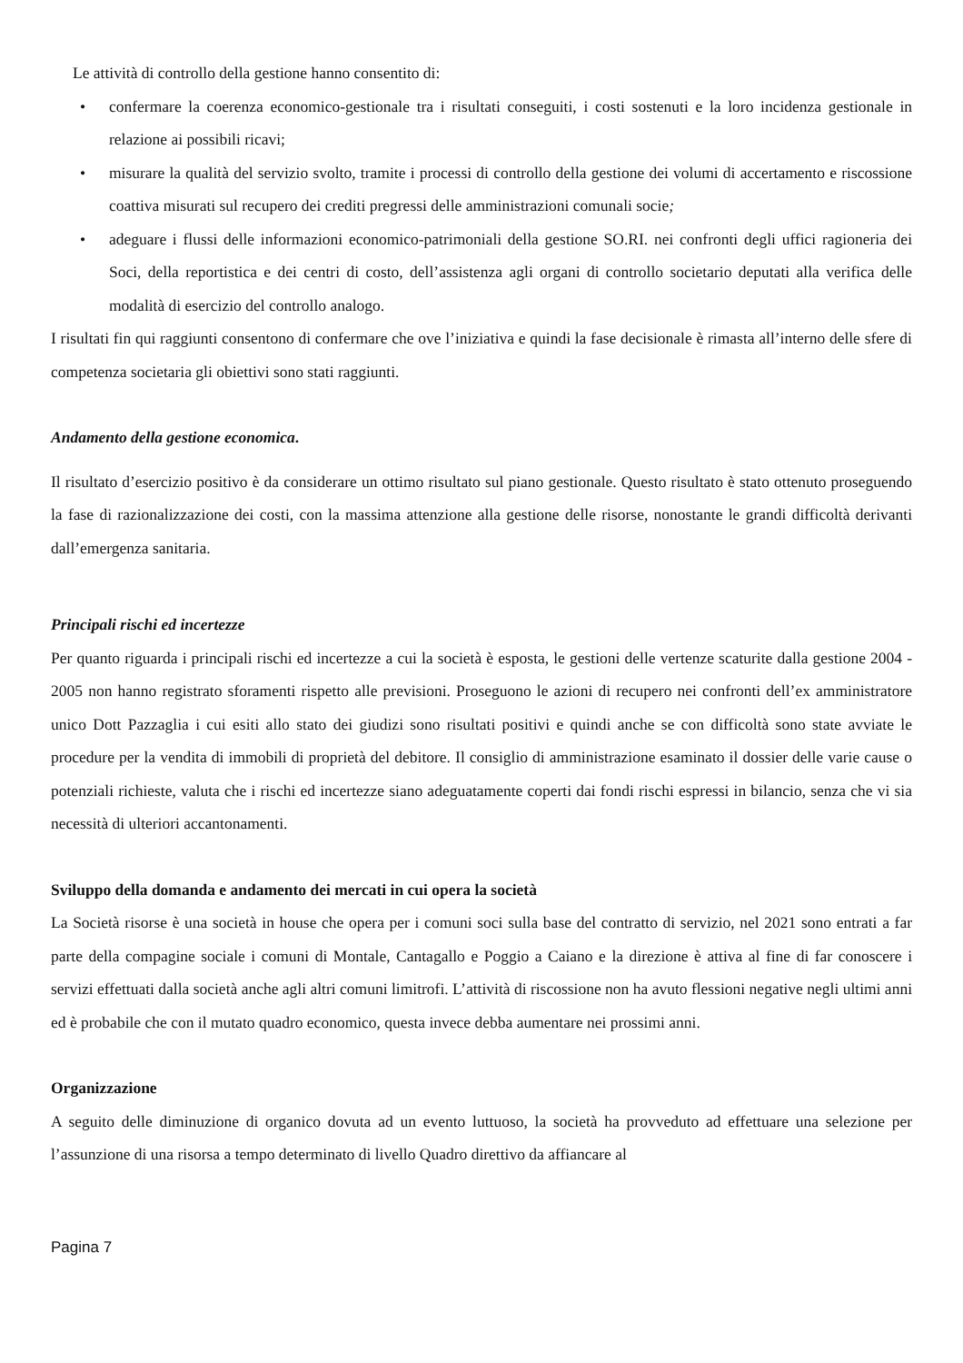Le attività di controllo della gestione hanno consentito di:
• confermare la coerenza economico-gestionale tra i risultati conseguiti, i costi sostenuti e la loro incidenza gestionale in relazione ai possibili ricavi;
• misurare la qualità del servizio svolto, tramite i processi di controllo della gestione dei volumi di accertamento e riscossione coattiva misurati sul recupero dei crediti pregressi delle amministrazioni comunali socie;
• adeguare i flussi delle informazioni economico-patrimoniali della gestione SO.RI. nei confronti degli uffici ragioneria dei Soci, della reportistica e dei centri di costo, dell’assistenza agli organi di controllo societario deputati alla verifica delle modalità di esercizio del controllo analogo.
I risultati fin qui raggiunti consentono di confermare che ove l’iniziativa e quindi la fase decisionale è rimasta all’interno delle sfere di competenza societaria gli obiettivi sono stati raggiunti.
Andamento della gestione economica.
Il risultato d’esercizio positivo è da considerare un ottimo risultato sul piano gestionale. Questo risultato è stato ottenuto proseguendo la fase di razionalizzazione dei costi, con la massima attenzione alla gestione delle risorse, nonostante le grandi difficoltà derivanti dall’emergenza sanitaria.
Principali rischi ed incertezze
Per quanto riguarda i principali rischi ed incertezze a cui la società è esposta, le gestioni delle vertenze scaturite dalla gestione 2004 - 2005 non hanno registrato sforamenti rispetto alle previsioni. Proseguono le azioni di recupero nei confronti dell’ex amministratore unico Dott Pazzaglia i cui esiti allo stato dei giudizi sono risultati positivi e quindi anche se con difficoltà sono state avviate le procedure per la vendita di immobili di proprietà del debitore. Il consiglio di amministrazione esaminato il dossier delle varie cause o potenziali richieste, valuta che i rischi ed incertezze siano adeguatamente coperti dai fondi rischi espressi in bilancio, senza che vi sia necessità di ulteriori accantonamenti.
Sviluppo della domanda e andamento dei mercati in cui opera la società
La Società risorse è una società in house che opera per i comuni soci sulla base del contratto di servizio, nel 2021 sono entrati a far parte della compagine sociale i comuni di Montale, Cantagallo e Poggio a Caiano e la direzione è attiva al fine di far conoscere i servizi effettuati dalla società anche agli altri comuni limitrofi. L’attività di riscossione non ha avuto flessioni negative negli ultimi anni ed è probabile che con il mutato quadro economico, questa invece debba aumentare nei prossimi anni.
Organizzazione
A seguito delle diminuzione di organico dovuta ad un evento luttuoso, la società ha provveduto ad effettuare una selezione per l’assunzione di una risorsa a tempo determinato di livello Quadro direttivo da affiancare al
Pagina 7